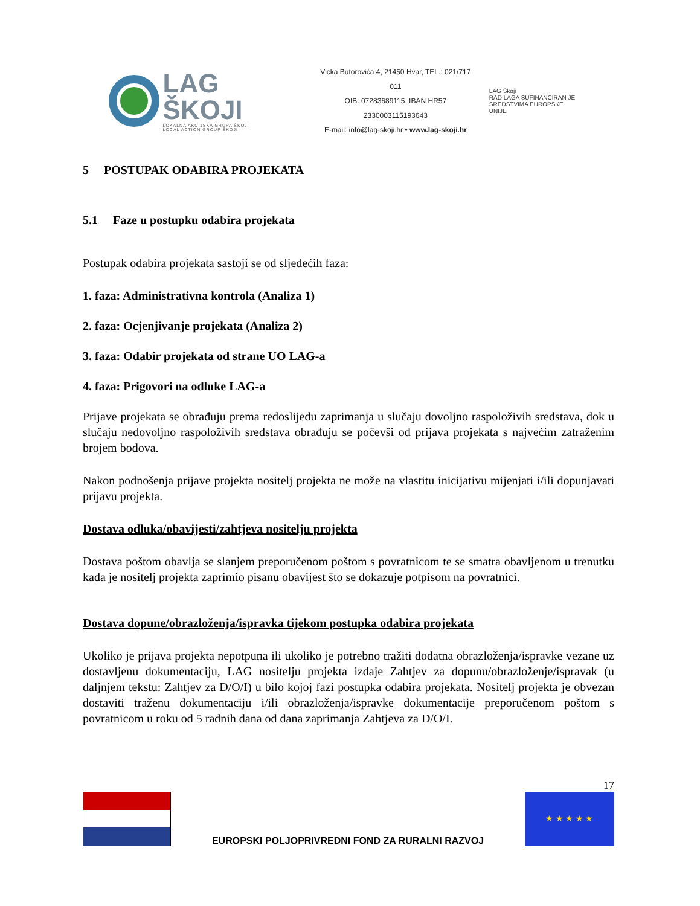LAG ŠKOJI
LOKALNA AKCIJSKA GRUPA ŠKOJI
LOCAL ACTION GROUP ŠKOJI
Vicka Butorovića 4, 21450 Hvar, TEL.: 021/717 011
OIB: 07283689115, IBAN HR57 2330003115193643
E-mail: info@lag-skoji.hr • www.lag-skoji.hr
LAG Škoji
RAD LAGA SUFINANCIRAN JE
SREDSTVIMA EUROPSKE UNIJE
5 POSTUPAK ODABIRA PROJEKATA
5.1 Faze u postupku odabira projekata
Postupak odabira projekata sastoji se od sljedećih faza:
1. faza: Administrativna kontrola (Analiza 1)
2. faza: Ocjenjivanje projekata (Analiza 2)
3. faza: Odabir projekata od strane UO LAG-a
4. faza: Prigovori na odluke LAG-a
Prijave projekata se obrađuju prema redoslijedu zaprimanja u slučaju dovoljno raspoloživih sredstava, dok u slučaju nedovoljno raspoloživih sredstava obrađuju se počevši od prijava projekata s najvećim zatraženim brojem bodova.
Nakon podnošenja prijave projekta nositelj projekta ne može na vlastitu inicijativu mijenjati i/ili dopunjavati prijavu projekta.
Dostava odluka/obavijesti/zahtjeva nositelju projekta
Dostava poštom obavlja se slanjem preporučenom poštom s povratnicom te se smatra obavljenom u trenutku kada je nositelj projekta zaprimio pisanu obavijest što se dokazuje potpisom na povratnici.
Dostava dopune/obrazloženja/ispravka tijekom postupka odabira projekata
Ukoliko je prijava projekta nepotpuna ili ukoliko je potrebno tražiti dodatna obrazloženja/ispravke vezane uz dostavljenu dokumentaciju, LAG nositelju projekta izdaje Zahtjev za dopunu/obrazloženje/ispravak (u daljnjem tekstu: Zahtjev za D/O/I) u bilo kojoj fazi postupka odabira projekata. Nositelj projekta je obvezan dostaviti traženu dokumentaciju i/ili obrazloženja/ispravke dokumentacije preporučenom poštom s povratnicom u roku od 5 radnih dana od dana zaprimanja Zahtjeva za D/O/I.
17
EUROPSKI POLJOPRIVREDNI FOND ZA RURALNI RAZVOJ
★ ★ ★ ★ ★